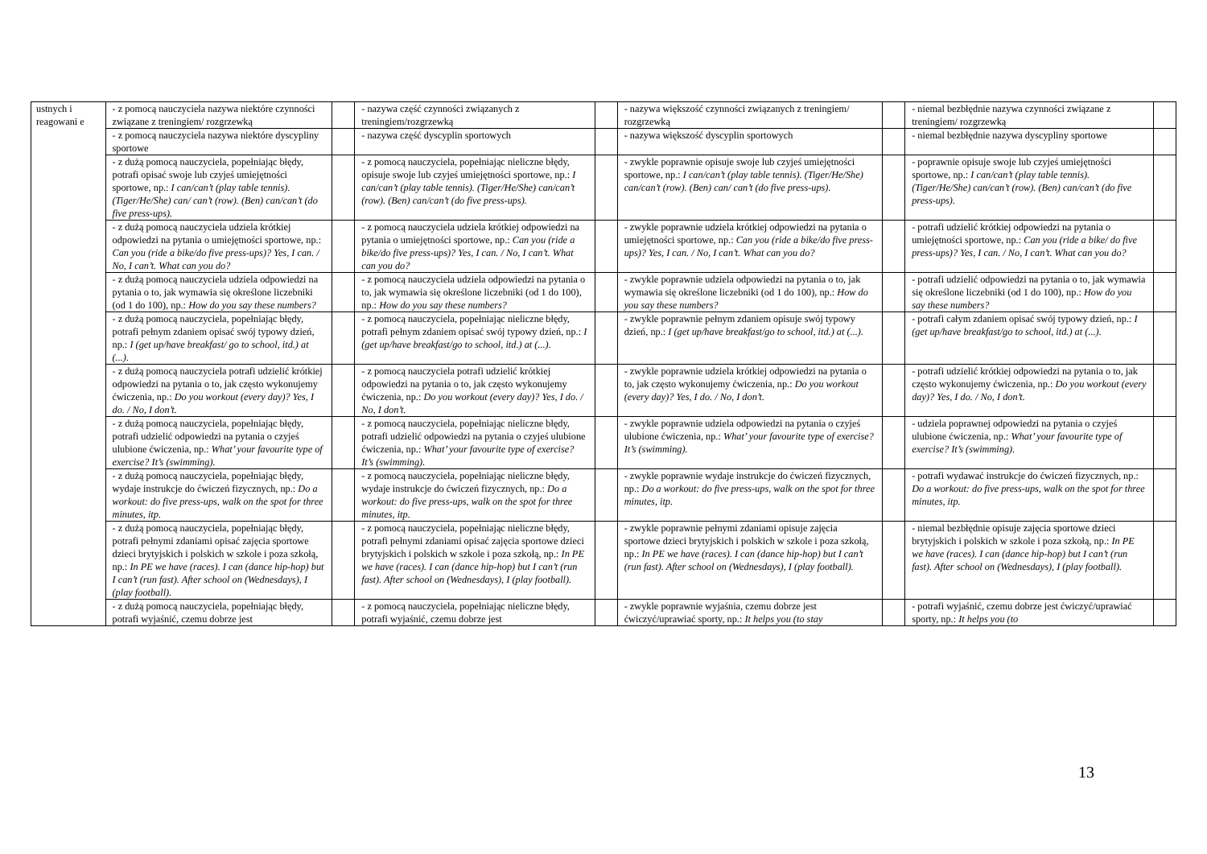| ustnych i reagowani e | - z pomocą nauczyciela nazywa niektóre czynności związane z treningiem/ rozgrzewką | | - nazywa część czynności związanych z treningiem/rozgrzewką | | - nazywa większość czynności związanych z treningiem/ rozgrzewką | | - niemal bezbłędnie nazywa czynności związane z treningiem/ rozgrzewką | |
| | - z pomocą nauczyciela nazywa niektóre dyscypliny sportowe | | - nazywa część dyscyplin sportowych | | - nazywa większość dyscyplin sportowych | | - niemal bezbłędnie nazywa dyscypliny sportowe | |
| | - z dużą pomocą nauczyciela, popełniając błędy, potrafi opisać swoje lub czyjeś umiejętności sportowe, np.: I can/can’t (play table tennis). (Tiger/He/She) can/ can’t (row). (Ben) can/can’t (do five press-ups). | | - z pomocą nauczyciela, popełniając nieliczne błędy, opisuje swoje lub czyjeś umiejętności sportowe, np.: I can/can’t (play table tennis). (Tiger/He/She) can/can’t (row). (Ben) can/can’t (do five press-ups). | | - zwykle poprawnie opisuje swoje lub czyjeś umiejętności sportowe, np.: I can/can’t (play table tennis). (Tiger/He/She) can/can’t (row). (Ben) can/ can’t (do five press-ups). | | - poprawnie opisuje swoje lub czyjeś umiejętności sportowe, np.: I can/can’t (play table tennis). (Tiger/He/She) can/can’t (row). (Ben) can/can’t (do five press-ups). | |
| | - z dużą pomocą nauczyciela udziela krótkiej odpowiedzi na pytania o umiejętności sportowe, np.: Can you (ride a bike/do five press-ups)? Yes, I can. / No, I can’t. What can you do? | | - z pomocą nauczyciela udziela krótkiej odpowiedzi na pytania o umiejętności sportowe, np.: Can you (ride a bike/do five press-ups)? Yes, I can. / No, I can’t. What can you do? | | - zwykle poprawnie udziela krótkiej odpowiedzi na pytania o umiejętności sportowe, np.: Can you (ride a bike/do five press-ups)? Yes, I can. / No, I can’t. What can you do? | | - potrafi udzielić krótkiej odpowiedzi na pytania o umiejętności sportowe, np.: Can you (ride a bike/ do five press-ups)? Yes, I can. / No, I can’t. What can you do? | |
| | - z dużą pomocą nauczyciela udziela odpowiedzi na pytania o to, jak wymawia się określone liczebniki (od 1 do 100), np.: How do you say these numbers? | | - z pomocą nauczyciela udziela odpowiedzi na pytania o to, jak wymawia się określone liczebniki (od 1 do 100), np.: How do you say these numbers? | | - zwykle poprawnie udziela odpowiedzi na pytania o to, jak wymawia się określone liczebniki (od 1 do 100), np.: How do you say these numbers? | | - potrafi udzielić odpowiedzi na pytania o to, jak wymawia się określone liczebniki (od 1 do 100), np.: How do you say these numbers? | |
| | - z dużą pomocą nauczyciela, popełniając błędy, potrafi pełnym zdaniem opisać swój typowy dzień, np.: I (get up/have breakfast/ go to school, itd.) at (...). | | - z pomocą nauczyciela, popełniając nieliczne błędy, potrafi pełnym zdaniem opisać swój typowy dzień, np.: I (get up/have breakfast/go to school, itd.) at (...). | | - zwykle poprawnie pełnym zdaniem opisuje swój typowy dzień, np.: I (get up/have breakfast/go to school, itd.) at (...). | | - potrafi całym zdaniem opisać swój typowy dzień, np.: I (get up/have breakfast/go to school, itd.) at (...). | |
| | - z dużą pomocą nauczyciela potrafi udzielić krótkiej odpowiedzi na pytania o to, jak często wykonujemy ćwiczenia, np.: Do you workout (every day)? Yes, I do. / No, I don’t. | | - z pomocą nauczyciela potrafi udzielić krótkiej odpowiedzi na pytania o to, jak często wykonujemy ćwiczenia, np.: Do you workout (every day)? Yes, I do. / No, I don’t. | | - zwykle poprawnie udziela krótkiej odpowiedzi na pytania o to, jak często wykonujemy ćwiczenia, np.: Do you workout (every day)? Yes, I do. / No, I don’t. | | - potrafi udzielić krótkiej odpowiedzi na pytania o to, jak często wykonujemy ćwiczenia, np.: Do you workout (every day)? Yes, I do. / No, I don’t. | |
| | - z dużą pomocą nauczyciela, popełniając błędy, potrafi udzielić odpowiedzi na pytania o czyjeś ulubione ćwiczenia, np.: What’ your favourite type of exercise? It’s (swimming). | | - z pomocą nauczyciela, popełniając nieliczne błędy, potrafi udzielić odpowiedzi na pytania o czyjeś ulubione ćwiczenia, np.: What’ your favourite type of exercise? It’s (swimming). | | - zwykle poprawnie udziela odpowiedzi na pytania o czyjeś ulubione ćwiczenia, np.: What’ your favourite type of exercise? It’s (swimming). | | - udziela poprawnej odpowiedzi na pytania o czyjeś ulubione ćwiczenia, np.: What’ your favourite type of exercise? It’s (swimming). | |
| | - z dużą pomocą nauczyciela, popełniając błędy, wydaje instrukcje do ćwiczeń fizycznych, np.: Do a workout: do five press-ups, walk on the spot for three minutes, itp. | | - z pomocą nauczyciela, popełniając nieliczne błędy, wydaje instrukcje do ćwiczeń fizycznych, np.: Do a workout: do five press-ups, walk on the spot for three minutes, itp. | | - zwykle poprawnie wydaje instrukcje do ćwiczeń fizycznych, np.: Do a workout: do five press-ups, walk on the spot for three minutes, itp. | | - potrafi wydawać instrukcje do ćwiczeń fizycznych, np.: Do a workout: do five press-ups, walk on the spot for three minutes, itp. | |
| | - z dużą pomocą nauczyciela, popełniając błędy, potrafi pełnymi zdaniami opisać zajęcia sportowe dzieci brytyjskich i polskich w szkole i poza szkołą, np.: In PE we have (races). I can (dance hip-hop) but I can’t (run fast). After school on (Wednesdays), I (play football). | | - z pomocą nauczyciela, popełniając nieliczne błędy, potrafi pełnymi zdaniami opisać zajęcia sportowe dzieci brytyjskich i polskich w szkole i poza szkołą, np.: In PE we have (races). I can (dance hip-hop) but I can’t (run fast). After school on (Wednesdays), I (play football). | | - zwykle poprawnie pełnymi zdaniami opisuje zajęcia sportowe dzieci brytyjskich i polskich w szkole i poza szkołą, np.: In PE we have (races). I can (dance hip-hop) but I can’t (run fast). After school on (Wednesdays), I (play football). | | - niemal bezbłędnie opisuje zajęcia sportowe dzieci brytyjskich i polskich w szkole i poza szkołą, np.: In PE we have (races). I can (dance hip-hop) but I can’t (run fast). After school on (Wednesdays), I (play football). | |
| | - z dużą pomocą nauczyciela, popełniając błędy, potrafi wyjaśnić, czemu dobrze jest | | - z pomocą nauczyciela, popełniając nieliczne błędy, potrafi wyjaśnić, czemu dobrze jest | | - zwykle poprawnie wyjaśnia, czemu dobrze jest ćwiczyć/uprawiać sporty, np.: It helps you (to stay | | - potrafi wyjaśnić, czemu dobrze jest ćwiczyć/uprawiać sporty, np.: It helps you (to | |
13